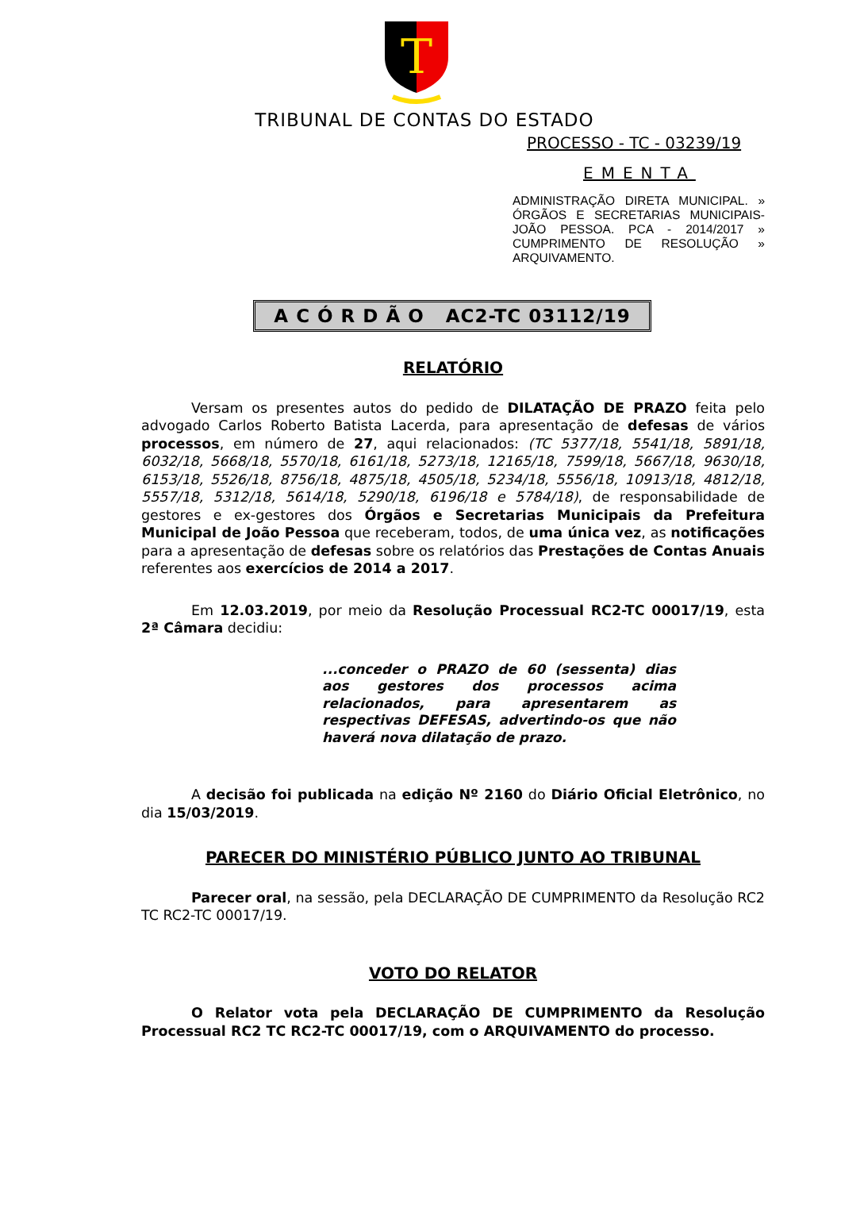T
TRIBUNAL DE CONTAS DO ESTADO
PROCESSO - TC - 03239/19
EMENTA
ADMINISTRAÇÃO DIRETA MUNICIPAL. » ÓRGÃOS E SECRETARIAS MUNICIPAIS- JOÃO PESSOA. PCA - 2014/2017 » CUMPRIMENTO DE RESOLUÇÃO » ARQUIVAMENTO.
A C Ó R D Ã O AC2-TC 03112/19
RELATÓRIO
Versam os presentes autos do pedido de DILATAÇÃO DE PRAZO feita pelo advogado Carlos Roberto Batista Lacerda, para apresentação de defesas de vários processos, em número de 27, aqui relacionados: (TC 5377/18, 5541/18, 5891/18, 6032/18, 5668/18, 5570/18, 6161/18, 5273/18, 12165/18, 7599/18, 5667/18, 9630/18, 6153/18, 5526/18, 8756/18, 4875/18, 4505/18, 5234/18, 5556/18, 10913/18, 4812/18, 5557/18, 5312/18, 5614/18, 5290/18, 6196/18 e 5784/18), de responsabilidade de gestores e ex-gestores dos Órgãos e Secretarias Municipais da Prefeitura Municipal de João Pessoa que receberam, todos, de uma única vez, as notificações para a apresentação de defesas sobre os relatórios das Prestações de Contas Anuais referentes aos exercícios de 2014 a 2017.
Em 12.03.2019, por meio da Resolução Processual RC2-TC 00017/19, esta 2ª Câmara decidiu:
...conceder o PRAZO de 60 (sessenta) dias aos gestores dos processos acima relacionados, para apresentarem as respectivas DEFESAS, advertindo-os que não haverá nova dilatação de prazo.
A decisão foi publicada na edição Nº 2160 do Diário Oficial Eletrônico, no dia 15/03/2019.
PARECER DO MINISTÉRIO PÚBLICO JUNTO AO TRIBUNAL
Parecer oral, na sessão, pela DECLARAÇÃO DE CUMPRIMENTO da Resolução RC2 TC RC2-TC 00017/19.
VOTO DO RELATOR
O Relator vota pela DECLARAÇÃO DE CUMPRIMENTO da Resolução Processual RC2 TC RC2-TC 00017/19, com o ARQUIVAMENTO do processo.